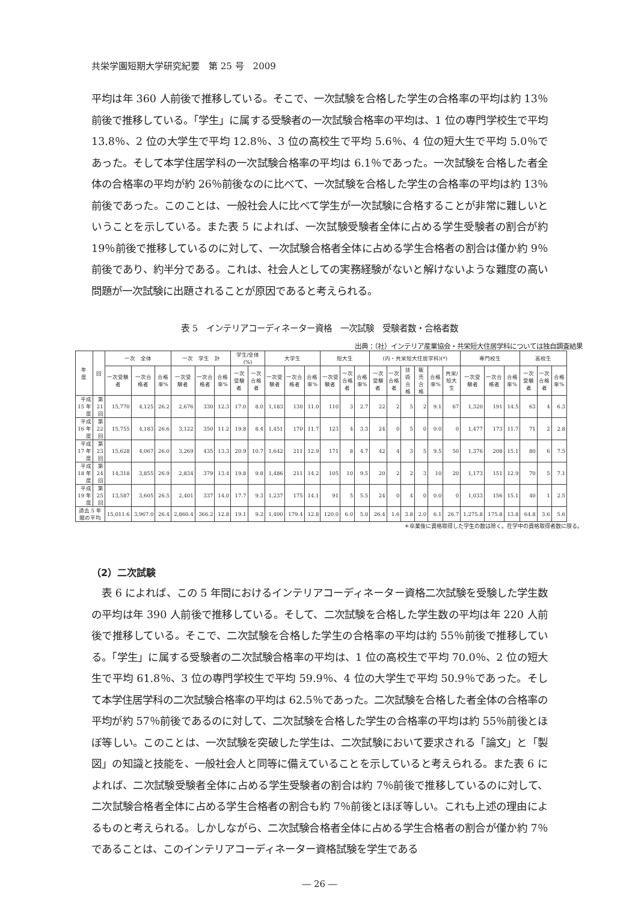共栄学園短期大学研究紀要　第 25 号　2009
平均は年 360 人前後で推移している。そこで、一次試験を合格した学生の合格率の平均は約 13％前後で推移している。「学生」に属する受験者の一次試験合格率の平均は、1 位の専門学校生で平均 13.8％、2 位の大学生で平均 12.8％、3 位の高校生で平均 5.6％、4 位の短大生で平均 5.0％であった。そして本学住居学科の一次試験合格率の平均は 6.1％であった。一次試験を合格した者全体の合格率の平均が約 26％前後なのに比べて、一次試験を合格した学生の合格率の平均は約 13％前後であった。このことは、一般社会人に比べて学生が一次試験に合格することが非常に難しいということを示している。また表 5 によれば、一次試験受験者全体に占める学生受験者の割合が約 19％前後で推移しているのに対して、一次試験合格者全体に占める学生合格者の割合は僅か約 9％前後であり、約半分である。これは、社会人としての実務経験がないと解けないような難度の高い問題が一次試験に出題されることが原因であると考えられる。
表 5　インテリアコーディネーター資格　一次試験　受験者数・合格者数
出典：（社）インテリア産業協会・共栄短大住居学科については独自調査結果
| 年 度 | 回 | 一次 全体 | | | 一次 学生 計 | | | 学生/全体(%) | | 大学生 | | | 短大生 | | | (内・共栄短大住居学科)(*) | | | | | | 専門校生 | | | 高校生 | | |
| --- | --- | --- | --- | --- | --- | --- | --- | --- | --- | --- | --- | --- | --- | --- | --- | --- | --- | --- | --- | --- | --- | --- | --- | --- | --- | --- | --- |
| | | 一次受験者 | 一次合格者 | 合格率% | 一次受験者 | 一次合格者 | 合格率% | 一次受験者 | 一次合格者 | 一次受験者 | 一次合格者 | 合格率% | 一次受験者 | 一次合格者 | 合格率% | 一次受験者 | 一次合格者 | 技術合格 | 販売合格 | 合格率% | 共栄/短大生 | 一次受験者 | 一次合格者 | 合格率% | 一次受験者 | 一次合格者 | 合格率% |
| 平成 15 年度 | 第 21 回 | 15,770 | 4,125 | 26.2 | 2,676 | 330 | 12.3 | 17.0 | 8.0 | 1,183 | 130 | 11.0 | 110 | 3 | 2.7 | 22 | 2 | 5 | 2 | 9.1 | 67 | 1,320 | 191 | 14.5 | 63 | 4 | 6.3 |
| 平成 16 年度 | 第 22 回 | 15,755 | 4,183 | 26.6 | 3,122 | 350 | 11.2 | 19.8 | 8.4 | 1,451 | 170 | 11.7 | 123 | 4 | 3.3 | 24 | 0 | 5 | 0 | 0.0 | 0 | 1,477 | 173 | 11.7 | 71 | 2 | 2.8 |
| 平成 17 年度 | 第 23 回 | 15,628 | 4,067 | 26.0 | 3,269 | 435 | 13.3 | 20.9 | 10.7 | 1,642 | 211 | 12.9 | 171 | 8 | 4.7 | 42 | 4 | 3 | 5 | 9.5 | 50 | 1,376 | 208 | 15.1 | 80 | 6 | 7.5 |
| 平成 18 年度 | 第 24 回 | 14,318 | 3,855 | 26.9 | 2,834 | 379 | 13.4 | 19.8 | 9.8 | 1,486 | 211 | 14.2 | 105 | 10 | 9.5 | 20 | 2 | 2 | 3 | 10 | 20 | 1,173 | 151 | 12.9 | 70 | 5 | 7.1 |
| 平成 19 年度 | 第 25 回 | 13,587 | 3,605 | 26.5 | 2,401 | 337 | 14.0 | 17.7 | 9.3 | 1,237 | 175 | 14.1 | 91 | 5 | 5.5 | 24 | 0 | 4 | 0 | 0.0 | 0 | 1,033 | 156 | 15.1 | 40 | 1 | 2.5 |
| 過去 5 年間の平均 | | 15,011.6 | 3,967.0 | 26.4 | 2,860.4 | 366.2 | 12.8 | 19.1 | 9.2 | 1,400 | 179.4 | 12.8 | 120.0 | 6.0 | 5.0 | 26.4 | 1.6 | 3.8 | 2.0 | 6.1 | 26.7 | 1,275.8 | 175.8 | 13.8 | 64.8 | 3.6 | 5.6 |
＊卒業後に資格取得した学生の数は除く。在学中の資格取得者数に限る。
（2）二次試験
　表 6 によれば、この 5 年間におけるインテリアコーディネーター資格二次試験を受験した学生数の平均は年 390 人前後で推移している。そして、二次試験を合格した学生数の平均は年 220 人前後で推移している。そこで、二次試験を合格した学生の合格率の平均は約 55％前後で推移している。「学生」に属する受験者の二次試験合格率の平均は、1 位の高校生で平均 70.0％、2 位の短大生で平均 61.8％、3 位の専門学校生で平均 59.9％、4 位の大学生で平均 50.9％であった。そして本学住居学科の二次試験合格率の平均は 62.5％であった。二次試験を合格した者全体の合格率の平均が約 57％前後であるのに対して、二次試験を合格した学生の合格率の平均は約 55％前後とほぼ等しい。このことは、一次試験を突破した学生は、二次試験において要求される「論文」と「製図」の知識と技能を、一般社会人と同等に備えていることを示していると考えられる。また表 6 によれば、二次試験受験者全体に占める学生受験者の割合は約 7％前後で推移しているのに対して、二次試験合格者全体に占める学生合格者の割合も約 7％前後とほぼ等しい。これも上述の理由によるものと考えられる。しかしながら、二次試験合格者全体に占める学生合格者の割合が僅か約 7％であることは、このインテリアコーディネーター資格試験を学生である
― 26 ―